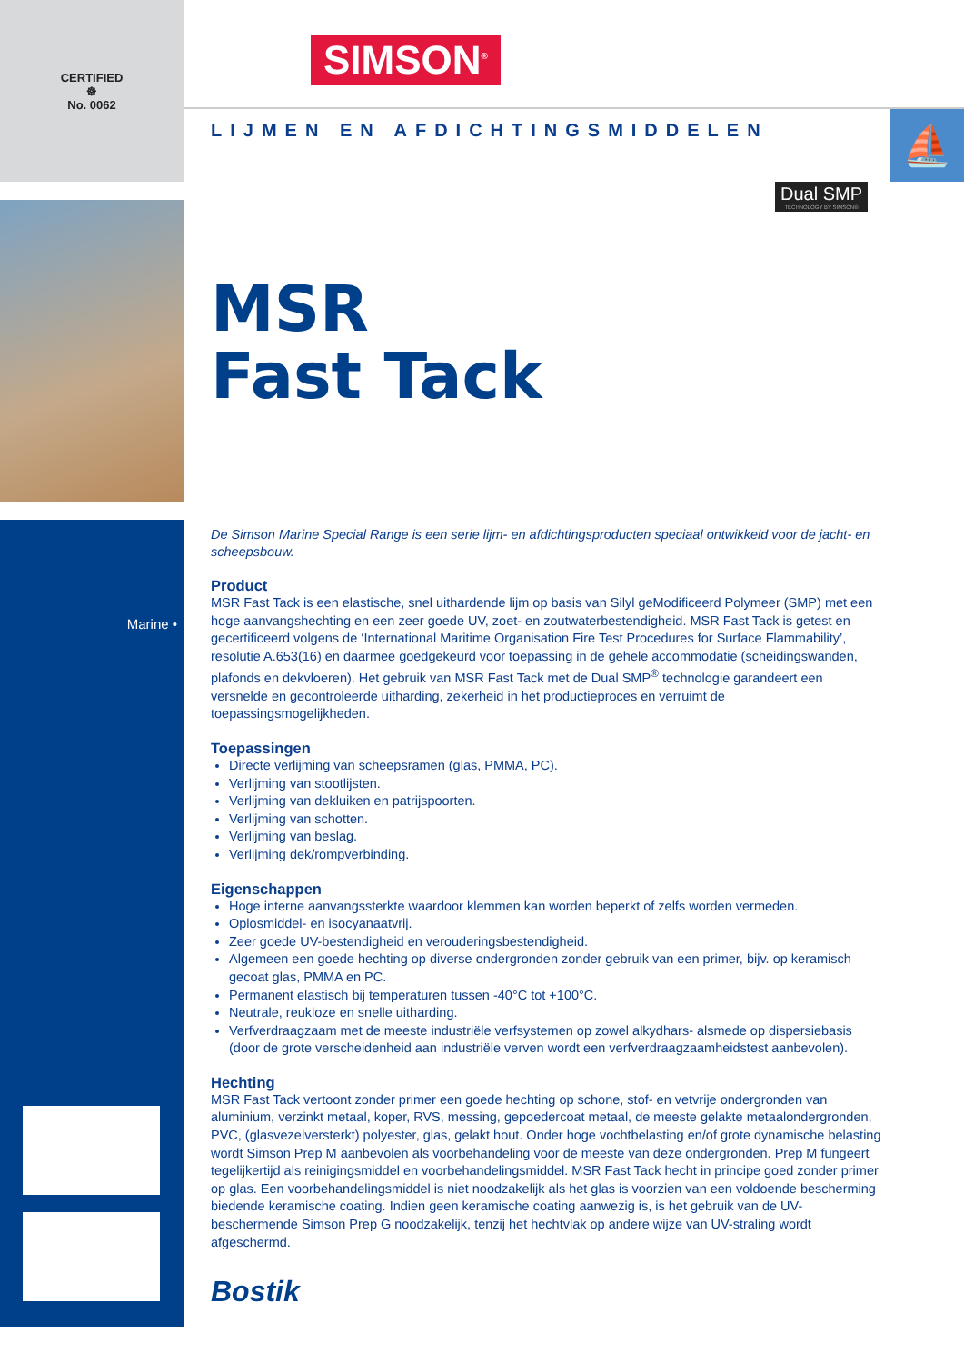CERTIFIED
☸
No. 0062
Marine •
⛵
Dual SMP
TECHNOLOGY BY SIMSON®
SIMSON<sup>®</sup>
LIJMEN EN AFDICHTINGSMIDDELEN
MSR
Fast Tack
De Simson Marine Special Range is een serie lijm- en afdichtingsproducten speciaal ontwikkeld voor de jacht- en scheepsbouw.
Product
MSR Fast Tack is een elastische, snel uithardende lijm op basis van Silyl geModificeerd Polymeer (SMP) met een hoge aanvangshechting en een zeer goede UV, zoet- en zoutwaterbestendigheid. MSR Fast Tack is getest en gecertificeerd volgens de ‘International Maritime Organisation Fire Test Procedures for Surface Flammability’, resolutie A.653(16) en daarmee goedgekeurd voor toepassing in de gehele accommodatie (scheidingswanden, plafonds en dekvloeren). Het gebruik van MSR Fast Tack met de Dual SMP<sup>®</sup> technologie garandeert een versnelde en gecontroleerde uitharding, zekerheid in het productieproces en verruimt de toepassingsmogelijkheden.
Toepassingen
Directe verlijming van scheepsramen (glas, PMMA, PC).
Verlijming van stootlijsten.
Verlijming van dekluiken en patrijspoorten.
Verlijming van schotten.
Verlijming van beslag.
Verlijming dek/rompverbinding.
Eigenschappen
Hoge interne aanvangssterkte waardoor klemmen kan worden beperkt of zelfs worden vermeden.
Oplosmiddel- en isocyanaatvrij.
Zeer goede UV-bestendigheid en verouderingsbestendigheid.
Algemeen een goede hechting op diverse ondergronden zonder gebruik van een primer, bijv. op keramisch gecoat glas, PMMA en PC.
Permanent elastisch bij temperaturen tussen -40°C tot +100°C.
Neutrale, reukloze en snelle uitharding.
Verfverdraagzaam met de meeste industriële verfsystemen op zowel alkydhars- alsmede op dispersiebasis (door de grote verscheidenheid aan industriële verven wordt een verfverdraagzaamheidstest aanbevolen).
Hechting
MSR Fast Tack vertoont zonder primer een goede hechting op schone, stof- en vetvrije ondergronden van aluminium, verzinkt metaal, koper, RVS, messing, gepoedercoat metaal, de meeste gelakte metaalondergronden, PVC, (glasvezelversterkt) polyester, glas, gelakt hout. Onder hoge vochtbelasting en/of grote dynamische belasting wordt Simson Prep M aanbevolen als voorbehandeling voor de meeste van deze ondergronden. Prep M fungeert tegelijkertijd als reinigingsmiddel en voorbehandelingsmiddel. MSR Fast Tack hecht in principe goed zonder primer op glas. Een voorbehandelingsmiddel is niet noodzakelijk als het glas is voorzien van een voldoende bescherming biedende keramische coating. Indien geen keramische coating aanwezig is, is het gebruik van de UV-beschermende Simson Prep G noodzakelijk, tenzij het hechtvlak op andere wijze van UV-straling wordt afgeschermd.
Bostik